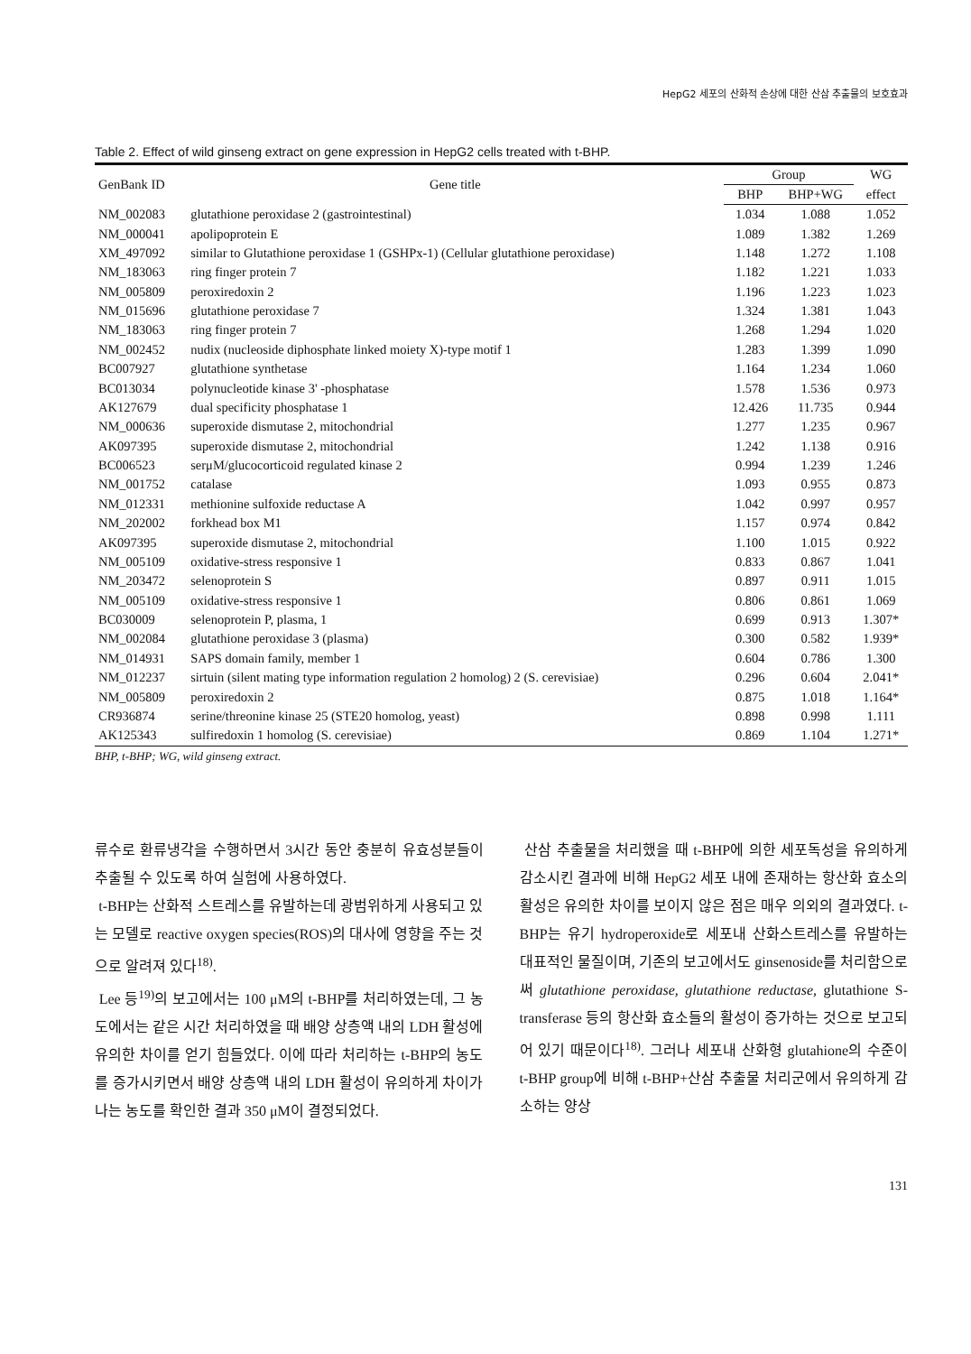HepG2 세포의 산화적 손상에 대한 산삼 추출물의 보호효과
Table 2. Effect of wild ginseng extract on gene expression in HepG2 cells treated with t-BHP.
| GenBank ID | Gene title | Group | | WG |
| --- | --- | --- | --- | --- |
| | | BHP | BHP+WG | effect |
| NM_002083 | glutathione peroxidase 2 (gastrointestinal) | 1.034 | 1.088 | 1.052 |
| NM_000041 | apolipoprotein E | 1.089 | 1.382 | 1.269 |
| XM_497092 | similar to Glutathione peroxidase 1 (GSHPx-1) (Cellular glutathione peroxidase) | 1.148 | 1.272 | 1.108 |
| NM_183063 | ring finger protein 7 | 1.182 | 1.221 | 1.033 |
| NM_005809 | peroxiredoxin 2 | 1.196 | 1.223 | 1.023 |
| NM_015696 | glutathione peroxidase 7 | 1.324 | 1.381 | 1.043 |
| NM_183063 | ring finger protein 7 | 1.268 | 1.294 | 1.020 |
| NM_002452 | nudix (nucleoside diphosphate linked moiety X)-type motif 1 | 1.283 | 1.399 | 1.090 |
| BC007927 | glutathione synthetase | 1.164 | 1.234 | 1.060 |
| BC013034 | polynucleotide kinase 3' -phosphatase | 1.578 | 1.536 | 0.973 |
| AK127679 | dual specificity phosphatase 1 | 12.426 | 11.735 | 0.944 |
| NM_000636 | superoxide dismutase 2, mitochondrial | 1.277 | 1.235 | 0.967 |
| AK097395 | superoxide dismutase 2, mitochondrial | 1.242 | 1.138 | 0.916 |
| BC006523 | serμM/glucocorticoid regulated kinase 2 | 0.994 | 1.239 | 1.246 |
| NM_001752 | catalase | 1.093 | 0.955 | 0.873 |
| NM_012331 | methionine sulfoxide reductase A | 1.042 | 0.997 | 0.957 |
| NM_202002 | forkhead box M1 | 1.157 | 0.974 | 0.842 |
| AK097395 | superoxide dismutase 2, mitochondrial | 1.100 | 1.015 | 0.922 |
| NM_005109 | oxidative-stress responsive 1 | 0.833 | 0.867 | 1.041 |
| NM_203472 | selenoprotein S | 0.897 | 0.911 | 1.015 |
| NM_005109 | oxidative-stress responsive 1 | 0.806 | 0.861 | 1.069 |
| BC030009 | selenoprotein P, plasma, 1 | 0.699 | 0.913 | 1.307* |
| NM_002084 | glutathione peroxidase 3 (plasma) | 0.300 | 0.582 | 1.939* |
| NM_014931 | SAPS domain family, member 1 | 0.604 | 0.786 | 1.300 |
| NM_012237 | sirtuin (silent mating type information regulation 2 homolog) 2 (S. cerevisiae) | 0.296 | 0.604 | 2.041* |
| NM_005809 | peroxiredoxin 2 | 0.875 | 1.018 | 1.164* |
| CR936874 | serine/threonine kinase 25 (STE20 homolog, yeast) | 0.898 | 0.998 | 1.111 |
| AK125343 | sulfiredoxin 1 homolog (S. cerevisiae) | 0.869 | 1.104 | 1.271* |
BHP, t-BHP; WG, wild ginseng extract.
류수로 환류냉각을 수행하면서 3시간 동안 충분히 유효성분들이 추출될 수 있도록 하여 실험에 사용하였다.
t-BHP는 산화적 스트레스를 유발하는데 광범위하게 사용되고 있는 모델로 reactive oxygen species(ROS)의 대사에 영향을 주는 것으로 알려져 있다<sup>18)</sup>.
Lee 등<sup>19)</sup>의 보고에서는 100 μM의 t-BHP를 처리하였는데, 그 농도에서는 같은 시간 처리하였을 때 배양 상층액 내의 LDH 활성에 유의한 차이를 얻기 힘들었다. 이에 따라 처리하는 t-BHP의 농도를 증가시키면서 배양 상층액 내의 LDH 활성이 유의하게 차이가 나는 농도를 확인한 결과 350 μM이 결정되었다.
산삼 추출물을 처리했을 때 t-BHP에 의한 세포독성을 유의하게 감소시킨 결과에 비해 HepG2 세포 내에 존재하는 항산화 효소의 활성은 유의한 차이를 보이지 않은 점은 매우 의외의 결과였다. t-BHP는 유기 hydroperoxide로 세포내 산화스트레스를 유발하는 대표적인 물질이며, 기존의 보고에서도 ginsenoside를 처리함으로써 glutathione peroxidase, glutathione reductase, glutathione S-transferase 등의 항산화 효소들의 활성이 증가하는 것으로 보고되어 있기 때문이다<sup>18)</sup>. 그러나 세포내 산화형 glutahione의 수준이 t-BHP group에 비해 t-BHP+산삼 추출물 처리군에서 유의하게 감소하는 양상
131